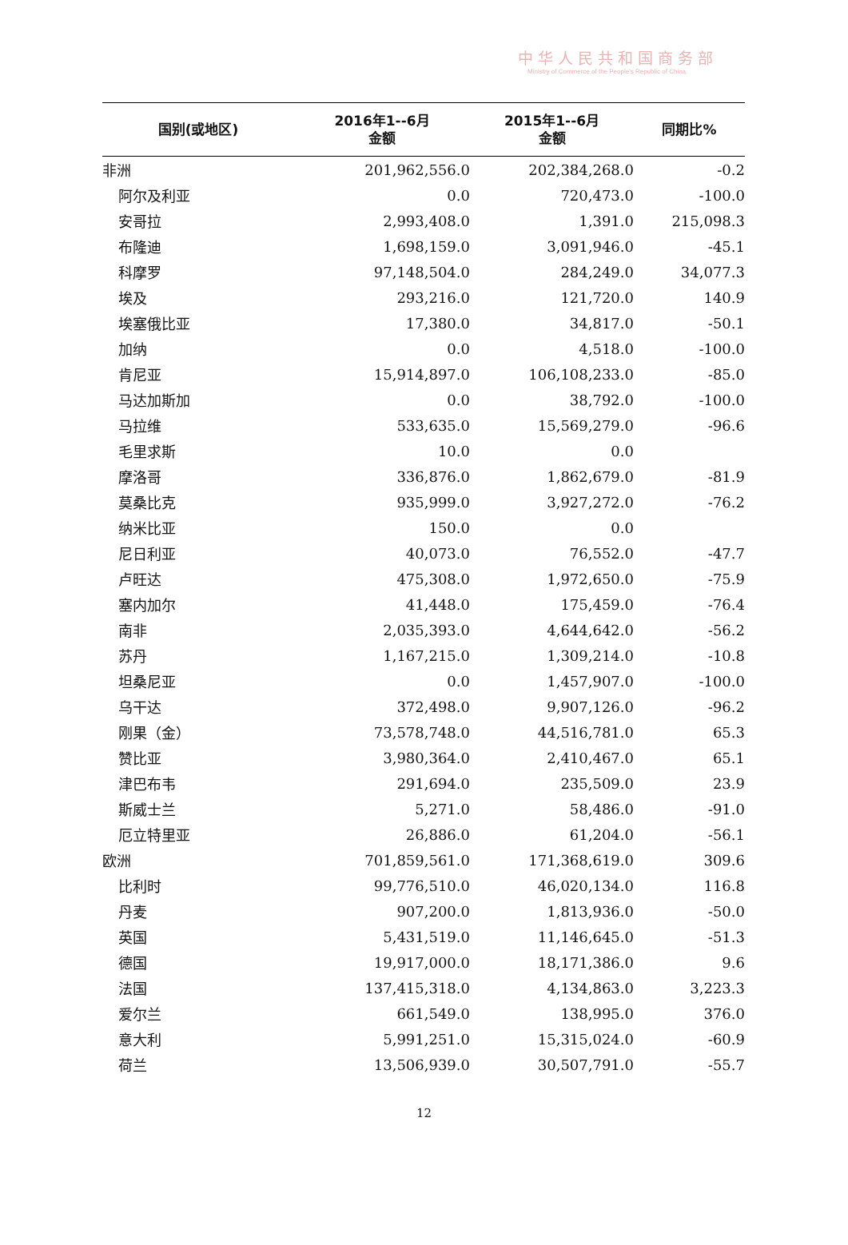中华人民共和国商务部
Ministry of Commerce of the People's Republic of China
| 国别(或地区) | 2016年1--6月 金额 | 2015年1--6月 金额 | 同期比% |
| --- | --- | --- | --- |
| 非洲 | 201,962,556.0 | 202,384,268.0 | -0.2 |
| 阿尔及利亚 | 0.0 | 720,473.0 | -100.0 |
| 安哥拉 | 2,993,408.0 | 1,391.0 | 215,098.3 |
| 布隆迪 | 1,698,159.0 | 3,091,946.0 | -45.1 |
| 科摩罗 | 97,148,504.0 | 284,249.0 | 34,077.3 |
| 埃及 | 293,216.0 | 121,720.0 | 140.9 |
| 埃塞俄比亚 | 17,380.0 | 34,817.0 | -50.1 |
| 加纳 | 0.0 | 4,518.0 | -100.0 |
| 肯尼亚 | 15,914,897.0 | 106,108,233.0 | -85.0 |
| 马达加斯加 | 0.0 | 38,792.0 | -100.0 |
| 马拉维 | 533,635.0 | 15,569,279.0 | -96.6 |
| 毛里求斯 | 10.0 | 0.0 | |
| 摩洛哥 | 336,876.0 | 1,862,679.0 | -81.9 |
| 莫桑比克 | 935,999.0 | 3,927,272.0 | -76.2 |
| 纳米比亚 | 150.0 | 0.0 | |
| 尼日利亚 | 40,073.0 | 76,552.0 | -47.7 |
| 卢旺达 | 475,308.0 | 1,972,650.0 | -75.9 |
| 塞内加尔 | 41,448.0 | 175,459.0 | -76.4 |
| 南非 | 2,035,393.0 | 4,644,642.0 | -56.2 |
| 苏丹 | 1,167,215.0 | 1,309,214.0 | -10.8 |
| 坦桑尼亚 | 0.0 | 1,457,907.0 | -100.0 |
| 乌干达 | 372,498.0 | 9,907,126.0 | -96.2 |
| 刚果（金） | 73,578,748.0 | 44,516,781.0 | 65.3 |
| 赞比亚 | 3,980,364.0 | 2,410,467.0 | 65.1 |
| 津巴布韦 | 291,694.0 | 235,509.0 | 23.9 |
| 斯威士兰 | 5,271.0 | 58,486.0 | -91.0 |
| 厄立特里亚 | 26,886.0 | 61,204.0 | -56.1 |
| 欧洲 | 701,859,561.0 | 171,368,619.0 | 309.6 |
| 比利时 | 99,776,510.0 | 46,020,134.0 | 116.8 |
| 丹麦 | 907,200.0 | 1,813,936.0 | -50.0 |
| 英国 | 5,431,519.0 | 11,146,645.0 | -51.3 |
| 德国 | 19,917,000.0 | 18,171,386.0 | 9.6 |
| 法国 | 137,415,318.0 | 4,134,863.0 | 3,223.3 |
| 爱尔兰 | 661,549.0 | 138,995.0 | 376.0 |
| 意大利 | 5,991,251.0 | 15,315,024.0 | -60.9 |
| 荷兰 | 13,506,939.0 | 30,507,791.0 | -55.7 |
12